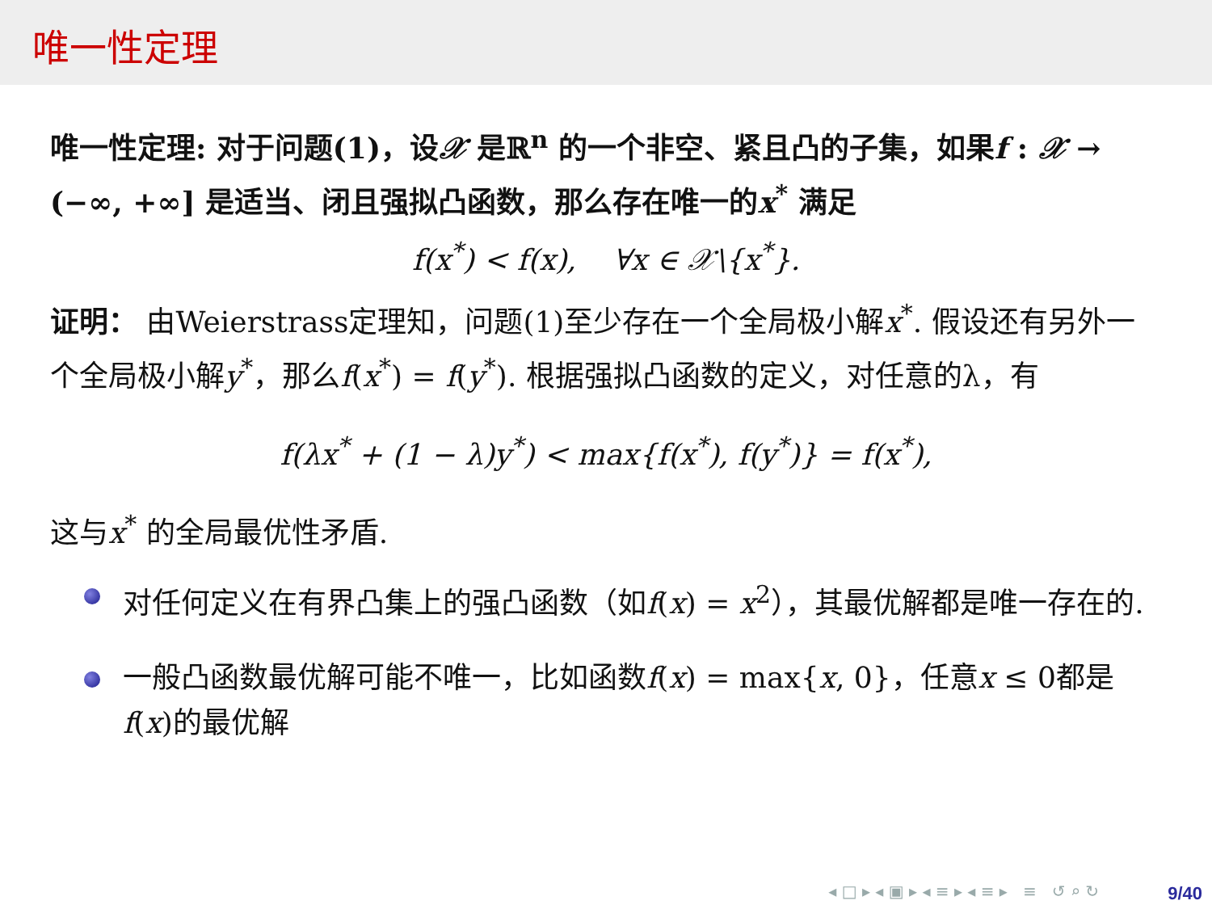唯一性定理
唯一性定理: 对于问题(1)，设𝒳 是ℝ<sup>n</sup> 的一个非空、紧且凸的子集，如果f : 𝒳 → (−∞, +∞] 是适当、闭且强拟凸函数，那么存在唯一的x<sup>*</sup> 满足
f(x<sup>*</sup>) < f(x), ∀x ∈ 𝒳\{x<sup>*</sup>}.
证明： 由Weierstrass定理知，问题(1)至少存在一个全局极小解x<sup>*</sup>. 假设还有另外一个全局极小解y<sup>*</sup>，那么f(x<sup>*</sup>) = f(y<sup>*</sup>). 根据强拟凸函数的定义，对任意的λ，有
f(λx<sup>*</sup> + (1 − λ)y<sup>*</sup>) < max{f(x<sup>*</sup>), f(y<sup>*</sup>)} = f(x<sup>*</sup>),
这与x<sup>*</sup> 的全局最优性矛盾.
对任何定义在有界凸集上的强凸函数（如f(x) = x<sup>2</sup>），其最优解都是唯一存在的.
一般凸函数最优解可能不唯一，比如函数f(x) = max{x, 0}，任意x ≤ 0都是f(x)的最优解
◂ □ ▸ ◂ ▣ ▸ ◂ ≡ ▸ ◂ ≡ ▸ ≡ ↺ ⌕ ↻
9/40